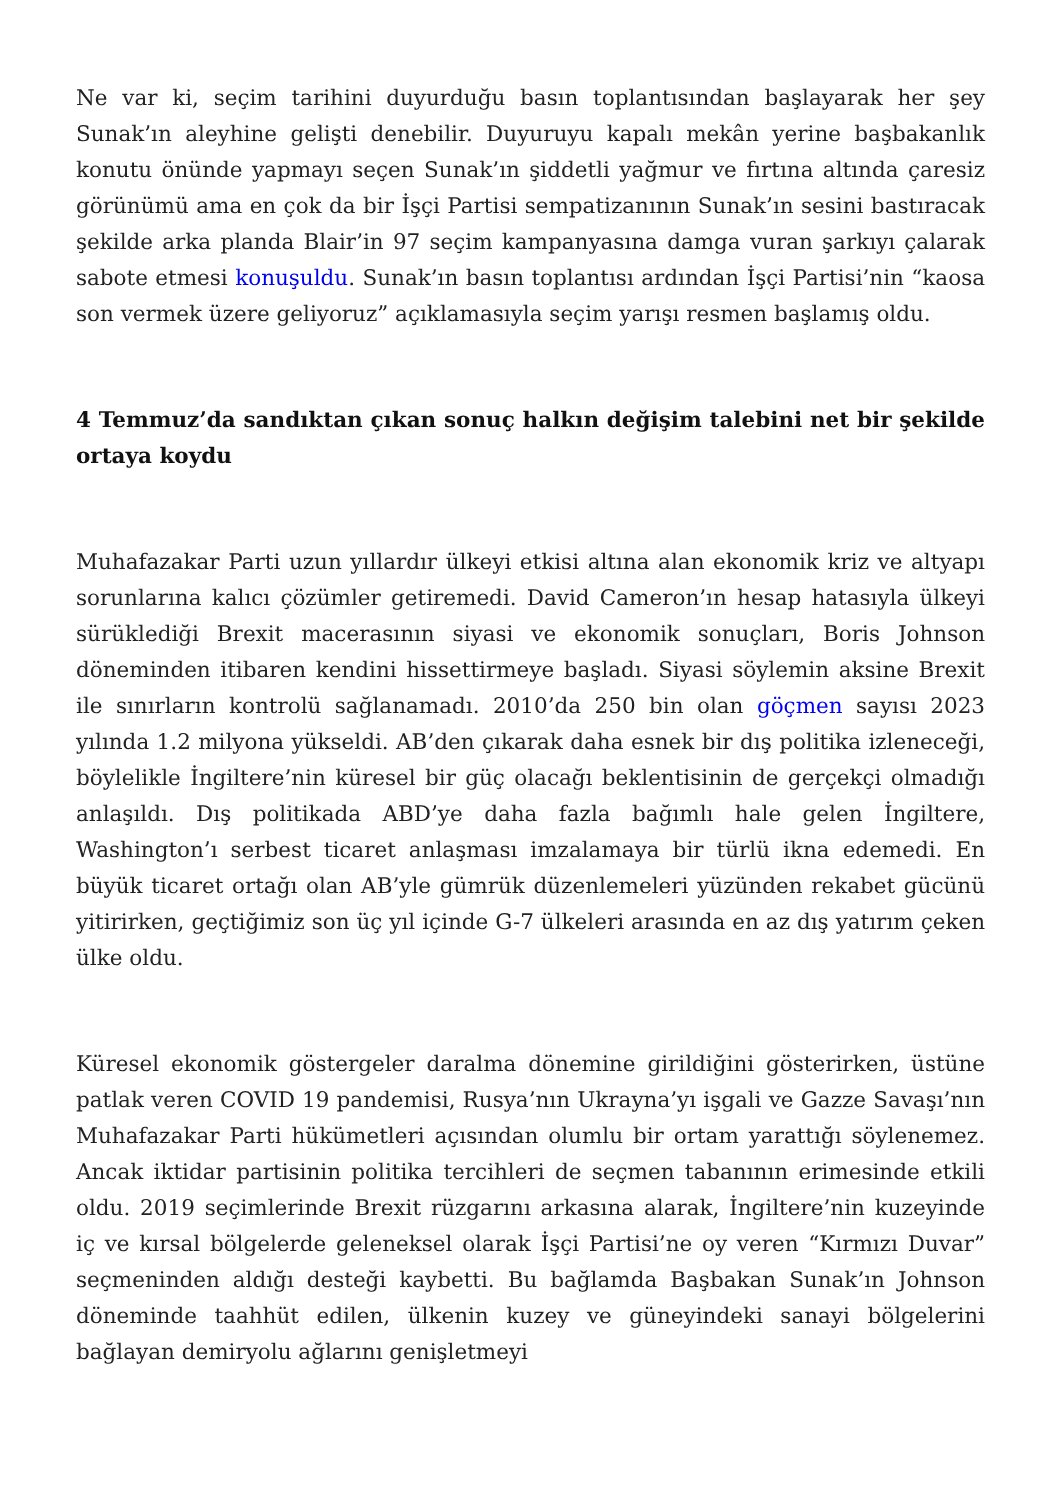Ne var ki, seçim tarihini duyurduğu basın toplantısından başlayarak her şey Sunak’ın aleyhine gelişti denebilir. Duyuruyu kapalı mekân yerine başbakanlık konutu önünde yapmayı seçen Sunak’ın şiddetli yağmur ve fırtına altında çaresiz görünümü ama en çok da bir İşçi Partisi sempatizanının Sunak’ın sesini bastıracak şekilde arka planda Blair’in 97 seçim kampanyasına damga vuran şarkıyı çalarak sabote etmesi konuşuldu. Sunak’ın basın toplantısı ardından İşçi Partisi’nin “kaosa son vermek üzere geliyoruz” açıklamasıyla seçim yarışı resmen başlamış oldu.
4 Temmuz’da sandıktan çıkan sonuç halkın değişim talebini net bir şekilde ortaya koydu
Muhafazakar Parti uzun yıllardır ülkeyi etkisi altına alan ekonomik kriz ve altyapı sorunlarına kalıcı çözümler getiremedi. David Cameron’ın hesap hatasıyla ülkeyi sürüklediği Brexit macerasının siyasi ve ekonomik sonuçları, Boris Johnson döneminden itibaren kendini hissettirmeye başladı. Siyasi söylemin aksine Brexit ile sınırların kontrolü sağlanamadı. 2010’da 250 bin olan göçmen sayısı 2023 yılında 1.2 milyona yükseldi. AB’den çıkarak daha esnek bir dış politika izleneceği, böylelikle İngiltere’nin küresel bir güç olacağı beklentisinin de gerçekçi olmadığı anlaşıldı. Dış politikada ABD’ye daha fazla bağımlı hale gelen İngiltere, Washington’ı serbest ticaret anlaşması imzalamaya bir türlü ikna edemedi. En büyük ticaret ortağı olan AB’yle gümrük düzenlemeleri yüzünden rekabet gücünü yitirirken, geçtiğimiz son üç yıl içinde G-7 ülkeleri arasında en az dış yatırım çeken ülke oldu.
Küresel ekonomik göstergeler daralma dönemine girildiğini gösterirken, üstüne patlak veren COVID 19 pandemisi, Rusya’nın Ukrayna’yı işgali ve Gazze Savaşı’nın Muhafazakar Parti hükümetleri açısından olumlu bir ortam yarattığı söylenemez. Ancak iktidar partisinin politika tercihleri de seçmen tabanının erimesinde etkili oldu. 2019 seçimlerinde Brexit rüzgarını arkasına alarak, İngiltere’nin kuzeyinde iç ve kırsal bölgelerde geleneksel olarak İşçi Partisi’ne oy veren “Kırmızı Duvar” seçmeninden aldığı desteği kaybetti. Bu bağlamda Başbakan Sunak’ın Johnson döneminde taahhüt edilen, ülkenin kuzey ve güneyindeki sanayi bölgelerini bağlayan demiryolu ağlarını genişletmeyi